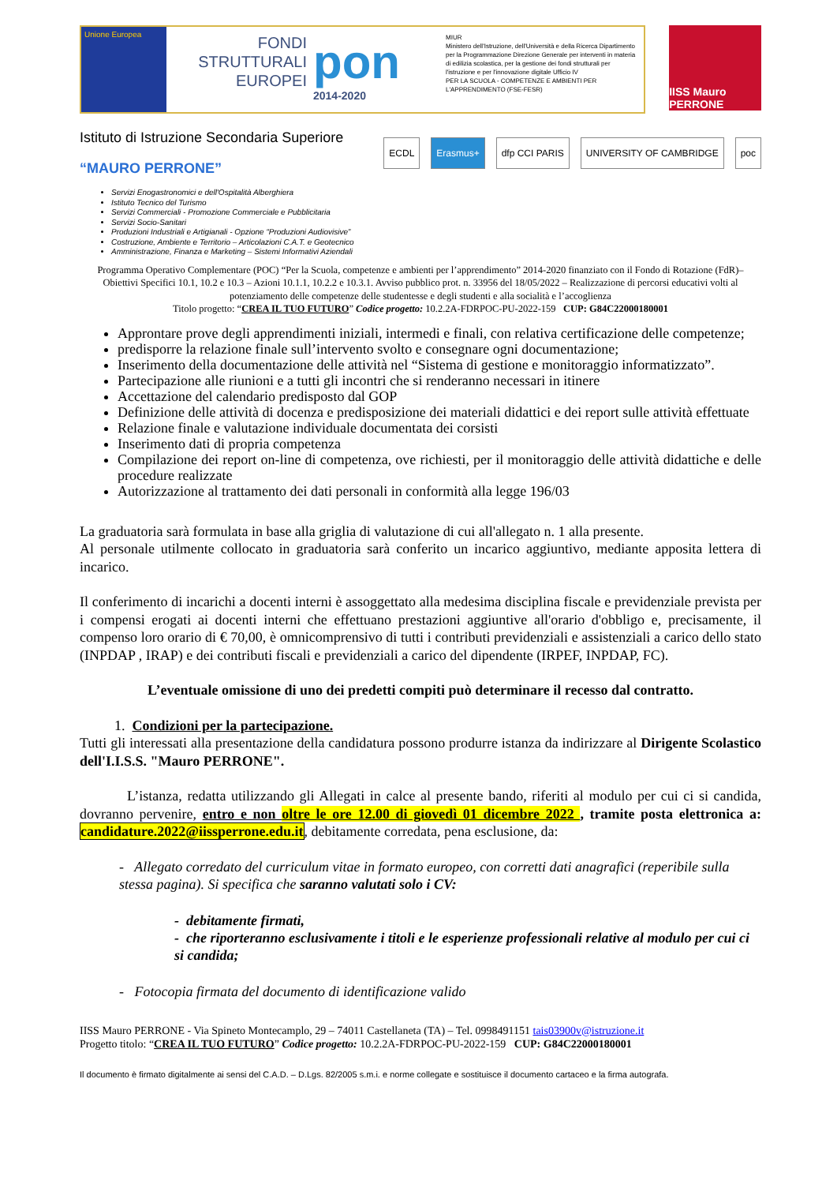Unione Europea
FONDI STRUTTURALI EUROPEI
pon
2014-2020
MIUR
Ministero dell'Istruzione, dell'Università e della Ricerca Dipartimento per la Programmazione Direzione Generale per interventi in materia di edilizia scolastica, per la gestione dei fondi strutturali per l'istruzione e per l'innovazione digitale Ufficio IV
PER LA SCUOLA - COMPETENZE E AMBIENTI PER L'APPRENDIMENTO (FSE-FESR)
IISS Mauro PERRONE
Istituto di Istruzione Secondaria Superiore
“MAURO PERRONE”
ECDL Erasmus+ dfp CCI PARIS UNIVERSITY OF CAMBRIDGE poc
Servizi Enogastronomici e dell'Ospitalità Alberghiera
Istituto Tecnico del Turismo
Servizi Commerciali - Promozione Commerciale e Pubblicitaria
Servizi Socio-Sanitari
Produzioni Industriali e Artigianali - Opzione “Produzioni Audiovisive”
Costruzione, Ambiente e Territorio – Articolazioni C.A.T. e Geotecnico
Amministrazione, Finanza e Marketing – Sistemi Informativi Aziendali
Programma Operativo Complementare (POC) “Per la Scuola, competenze e ambienti per l’apprendimento” 2014-2020 finanziato con il Fondo di Rotazione (FdR)– Obiettivi Specifici 10.1, 10.2 e 10.3 – Azioni 10.1.1, 10.2.2 e 10.3.1. Avviso pubblico prot. n. 33956 del 18/05/2022 – Realizzazione di percorsi educativi volti al potenziamento delle competenze delle studentesse e degli studenti e alla socialità e l’accoglienza
Titolo progetto: “CREA IL TUO FUTURO” Codice progetto: 10.2.2A-FDRPOC-PU-2022-159 CUP: G84C22000180001
Approntare prove degli apprendimenti iniziali, intermedi e finali, con relativa certificazione delle competenze;
predisporre la relazione finale sull’intervento svolto e consegnare ogni documentazione;
Inserimento della documentazione delle attività nel “Sistema di gestione e monitoraggio informatizzato”.
Partecipazione alle riunioni e a tutti gli incontri che si renderanno necessari in itinere
Accettazione del calendario predisposto dal GOP
Definizione delle attività di docenza e predisposizione dei materiali didattici e dei report sulle attività effettuate
Relazione finale e valutazione individuale documentata dei corsisti
Inserimento dati di propria competenza
Compilazione dei report on-line di competenza, ove richiesti, per il monitoraggio delle attività didattiche e delle procedure realizzate
Autorizzazione al trattamento dei dati personali in conformità alla legge 196/03
La graduatoria sarà formulata in base alla griglia di valutazione di cui all'allegato n. 1 alla presente.
Al personale utilmente collocato in graduatoria sarà conferito un incarico aggiuntivo, mediante apposita lettera di incarico.
Il conferimento di incarichi a docenti interni è assoggettato alla medesima disciplina fiscale e previdenziale prevista per i compensi erogati ai docenti interni che effettuano prestazioni aggiuntive all'orario d'obbligo e, precisamente, il compenso loro orario di € 70,00, è omnicomprensivo di tutti i contributi previdenziali e assistenziali a carico dello stato (INPDAP , IRAP) e dei contributi fiscali e previdenziali a carico del dipendente (IRPEF, INPDAP, FC).
L’eventuale omissione di uno dei predetti compiti può determinare il recesso dal contratto.
1. Condizioni per la partecipazione.
Tutti gli interessati alla presentazione della candidatura possono produrre istanza da indirizzare al Dirigente Scolastico dell'I.I.S.S. "Mauro PERRONE".
L’istanza, redatta utilizzando gli Allegati in calce al presente bando, riferiti al modulo per cui ci si candida, dovranno pervenire, entro e non oltre le ore 12.00 di giovedì 01 dicembre 2022 , tramite posta elettronica a: candidature.2022@iissperrone.edu.it, debitamente corredata, pena esclusione, da:
- Allegato corredato del curriculum vitae in formato europeo, con corretti dati anagrafici (reperibile sulla stessa pagina). Si specifica che saranno valutati solo i CV:
- debitamente firmati,
- che riporteranno esclusivamente i titoli e le esperienze professionali relative al modulo per cui ci si candida;
- Fotocopia firmata del documento di identificazione valido
IISS Mauro PERRONE - Via Spineto Montecamplo, 29 – 74011 Castellaneta (TA) – Tel. 0998491151 tais03900v@istruzione.it
Progetto titolo: “CREA IL TUO FUTURO” Codice progetto: 10.2.2A-FDRPOC-PU-2022-159 CUP: G84C22000180001
Il documento è firmato digitalmente ai sensi del C.A.D. – D.Lgs. 82/2005 s.m.i. e norme collegate e sostituisce il documento cartaceo e la firma autografa.